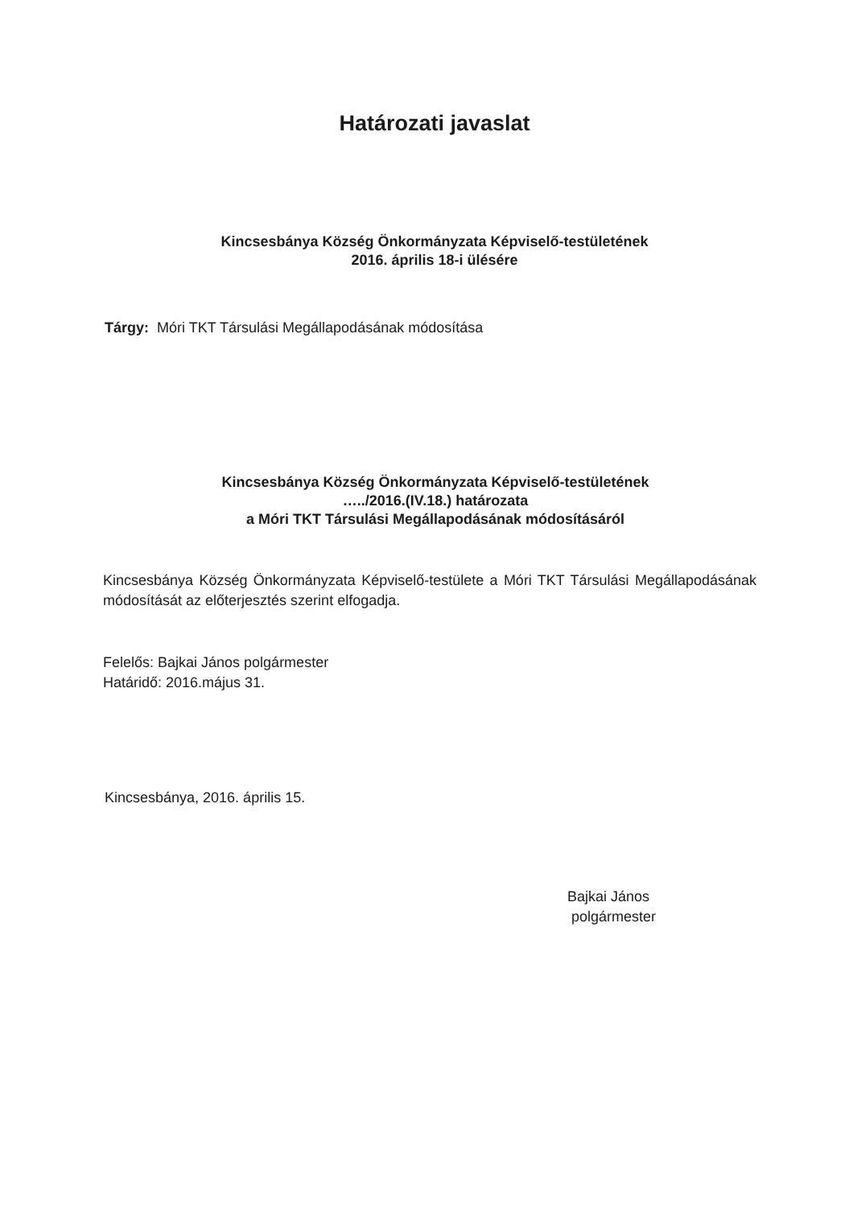Határozati javaslat
Kincsesbánya Község Önkormányzata Képviselő-testületének
2016. április 18-i ülésére
Tárgy: Móri TKT Társulási Megállapodásának módosítása
Kincsesbánya Község Önkormányzata Képviselő-testületének
…../2016.(IV.18.) határozata
a Móri TKT Társulási Megállapodásának módosításáról
Kincsesbánya Község Önkormányzata Képviselő-testülete a Móri TKT Társulási Megállapodásának módosítását az előterjesztés szerint elfogadja.
Felelős: Bajkai János polgármester
Határidő: 2016.május 31.
Kincsesbánya, 2016. április 15.
Bajkai János
polgármester